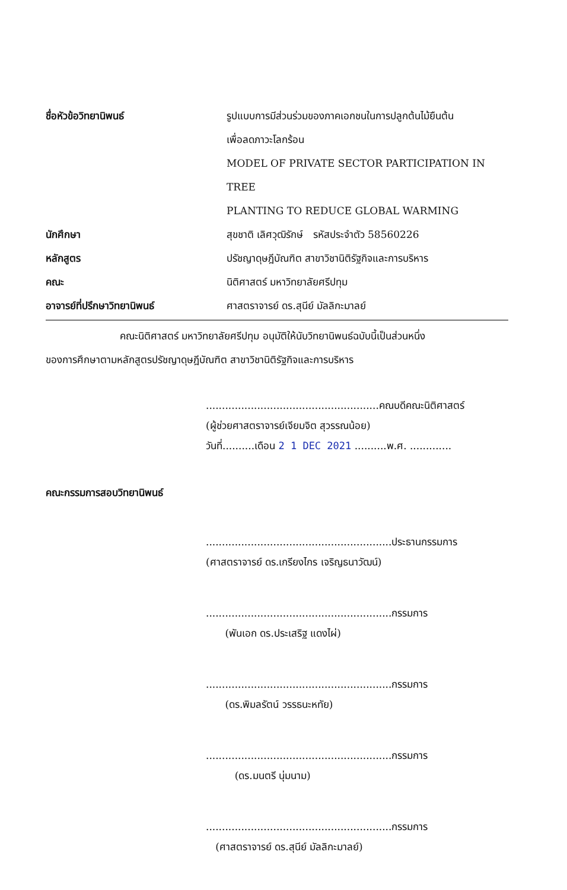ชื่อหัวข้อวิทยานิพนธ์ รูปแบบการมีส่วนร่วมของภาคเอกชนในการปลูกต้นไม้ยืนต้น
เพื่อลดภาวะโลกร้อน
MODEL OF PRIVATE SECTOR PARTICIPATION IN TREE
PLANTING TO REDUCE GLOBAL WARMING
นักศึกษา สุขชาติ เลิศวุฒิรักษ์ รหัสประจำตัว 58560226
หลักสูตร ปรัชญาดุษฎีบัณฑิต สาขาวิชานิติรัฐกิจและการบริหาร
คณะ นิติศาสตร์ มหาวิทยาลัยศรีปทุม
อาจารย์ที่ปรึกษาวิทยานิพนธ์ ศาสตราจารย์ ดร.สุนีย์ มัลลิกะมาลย์
คณะนิติศาสตร์ มหาวิทยาลัยศรีปทุม อนุมัติให้นับวิทยานิพนธ์ฉบับนี้เป็นส่วนหนึ่ง
ของการศึกษาตามหลักสูตรปรัชญาดุษฎีบัณฑิต สาขาวิชานิติรัฐกิจและการบริหาร
......................................................คณบดีคณะนิติศาสตร์
(ผู้ช่วยศาสตราจารย์เจียมจิต สุวรรณน้อย)
วันที่..........เดือน 2 1 DEC 2021 ..........พ.ศ. .............
คณะกรรมการสอบวิทยานิพนธ์
..........................................................ประธานกรรมการ
(ศาสตราจารย์ ดร.เกรียงไกร เจริญธนาวัฒน์)
..........................................................กรรมการ
(พันเอก ดร.ประเสริฐ แดงไผ่)
..........................................................กรรมการ
(ดร.พิมลรัตน์ วรรธนะหทัย)
..........................................................กรรมการ
(ดร.มนตรี นุ่มนาม)
..........................................................กรรมการ
(ศาสตราจารย์ ดร.สุนีย์ มัลลิกะมาลย์)